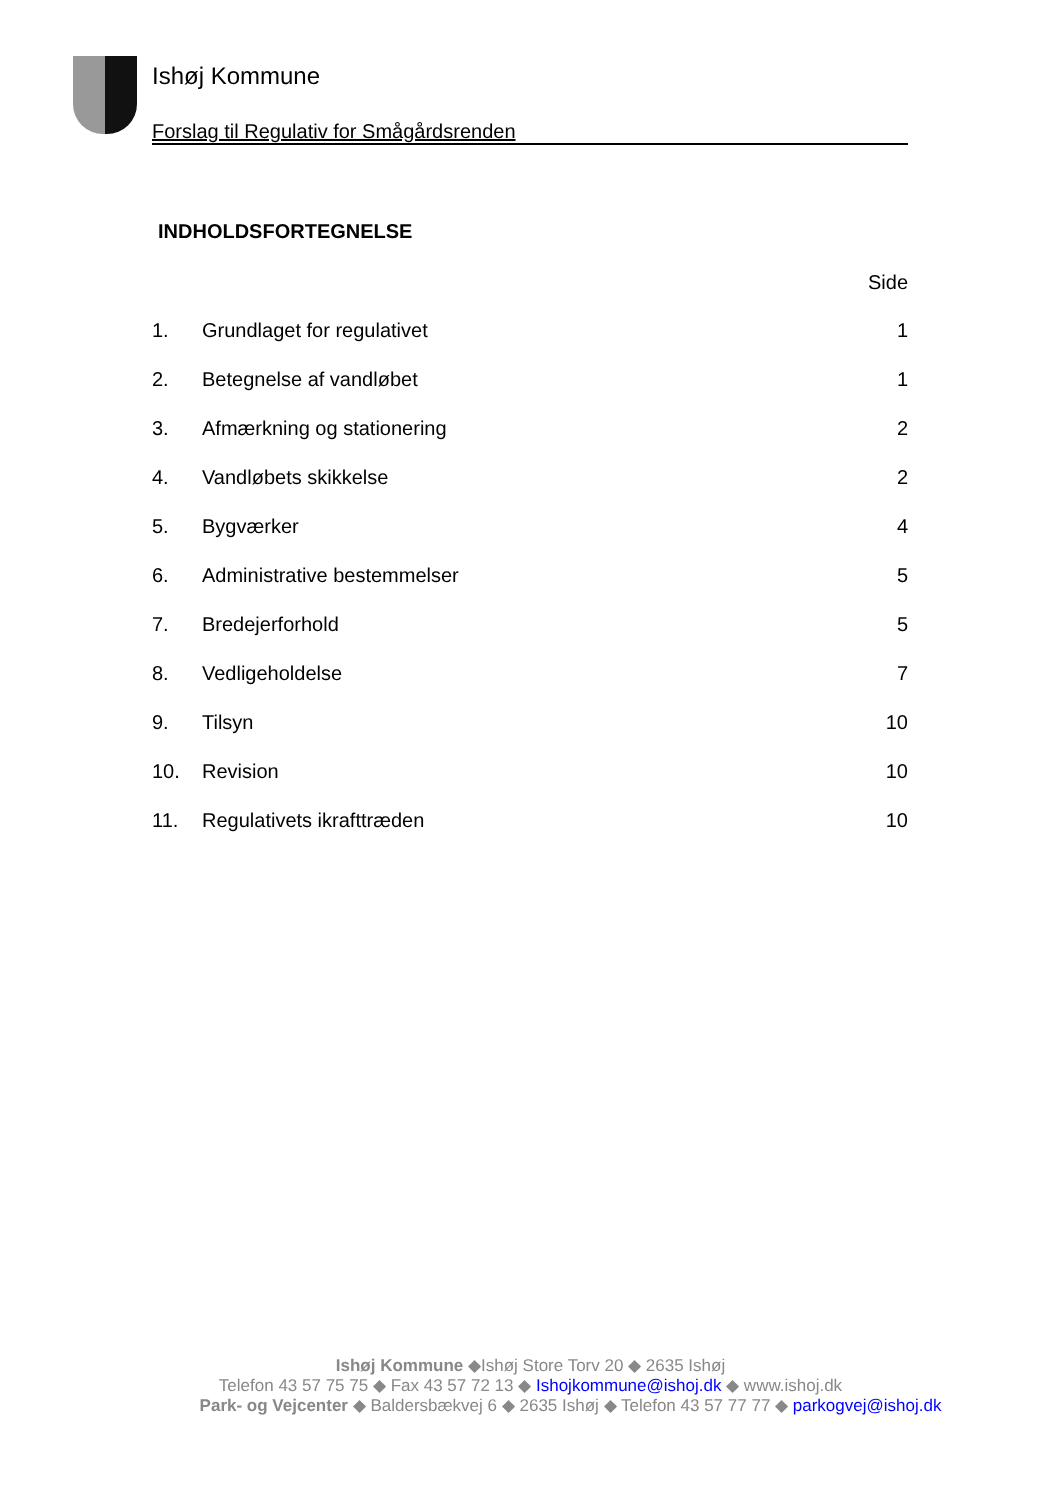Ishøj Kommune
Forslag til Regulativ for Smågårdsrenden
INDHOLDSFORTEGNELSE
Side
| 1. | Grundlaget for regulativet | 1 |
| 2. | Betegnelse af vandløbet | 1 |
| 3. | Afmærkning og stationering | 2 |
| 4. | Vandløbets skikkelse | 2 |
| 5. | Bygværker | 4 |
| 6. | Administrative bestemmelser | 5 |
| 7. | Bredejerforhold | 5 |
| 8. | Vedligeholdelse | 7 |
| 9. | Tilsyn | 10 |
| 10. | Revision | 10 |
| 11. | Regulativets ikrafttræden | 10 |
Ishøj Kommune ◆Ishøj Store Torv 20 ◆ 2635 Ishøj
Telefon 43 57 75 75 ◆ Fax 43 57 72 13 ◆ Ishojkommune@ishoj.dk ◆ www.ishoj.dk
Park- og Vejcenter ◆ Baldersbækvej 6 ◆ 2635 Ishøj ◆ Telefon 43 57 77 77 ◆ parkogvej@ishoj.dk